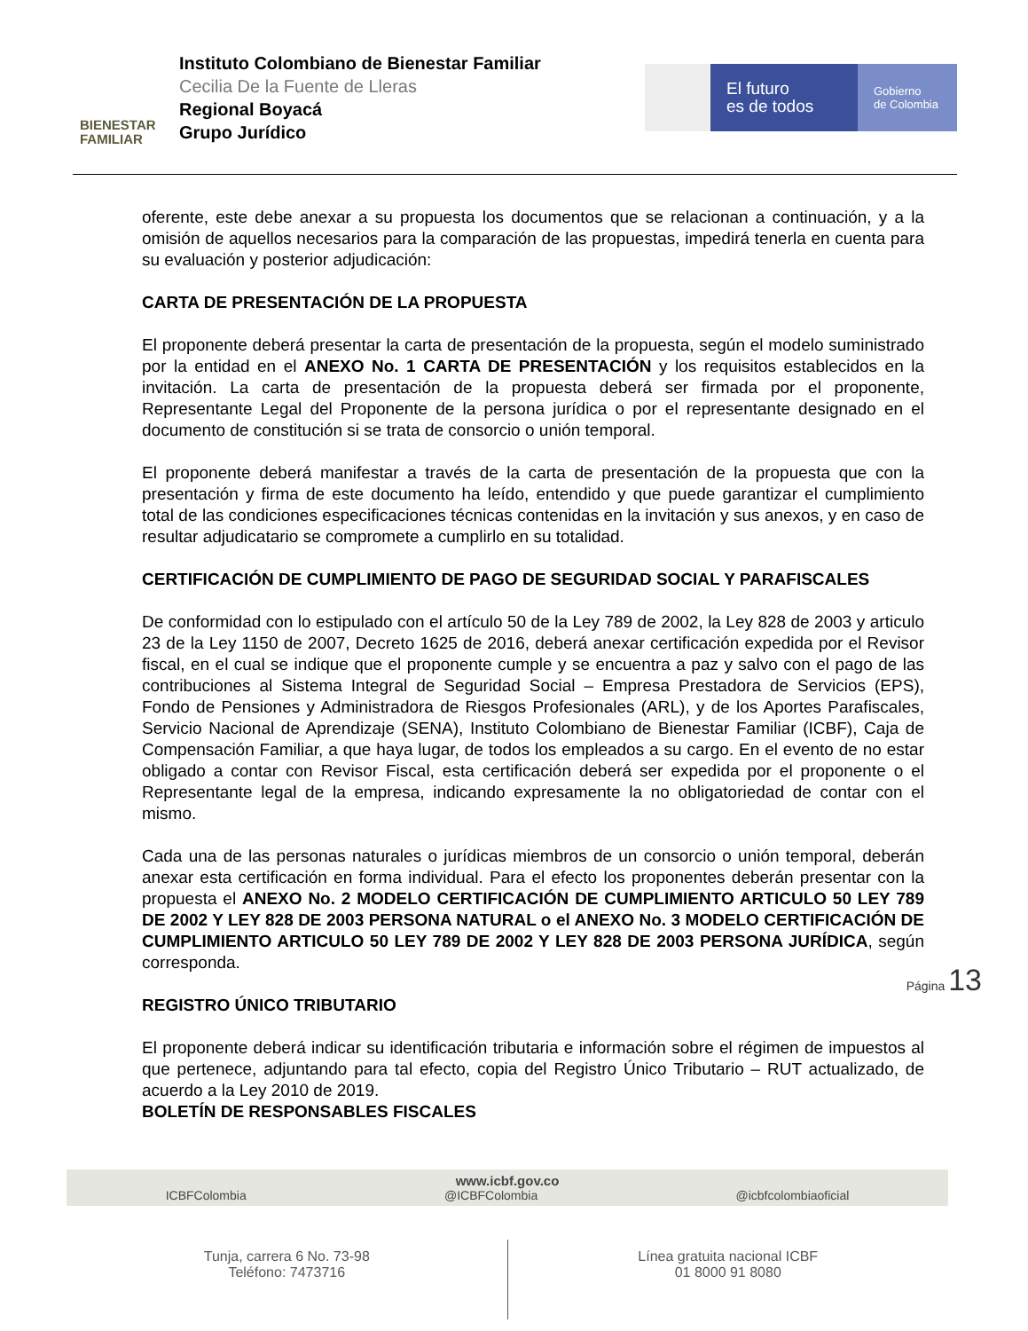BIENESTAR
FAMILIAR
Instituto Colombiano de Bienestar Familiar
Cecilia De la Fuente de Lleras
Regional Boyacá
Grupo Jurídico
El futuro
es de todos
Gobierno
de Colombia
oferente, este debe anexar a su propuesta los documentos que se relacionan a continuación, y a la omisión de aquellos necesarios para la comparación de las propuestas, impedirá tenerla en cuenta para su evaluación y posterior adjudicación:
CARTA DE PRESENTACIÓN DE LA PROPUESTA
El proponente deberá presentar la carta de presentación de la propuesta, según el modelo suministrado por la entidad en el ANEXO No. 1 CARTA DE PRESENTACIÓN y los requisitos establecidos en la invitación. La carta de presentación de la propuesta deberá ser firmada por el proponente, Representante Legal del Proponente de la persona jurídica o por el representante designado en el documento de constitución si se trata de consorcio o unión temporal.
El proponente deberá manifestar a través de la carta de presentación de la propuesta que con la presentación y firma de este documento ha leído, entendido y que puede garantizar el cumplimiento total de las condiciones especificaciones técnicas contenidas en la invitación y sus anexos, y en caso de resultar adjudicatario se compromete a cumplirlo en su totalidad.
CERTIFICACIÓN DE CUMPLIMIENTO DE PAGO DE SEGURIDAD SOCIAL Y PARAFISCALES
De conformidad con lo estipulado con el artículo 50 de la Ley 789 de 2002, la Ley 828 de 2003 y articulo 23 de la Ley 1150 de 2007, Decreto 1625 de 2016, deberá anexar certificación expedida por el Revisor fiscal, en el cual se indique que el proponente cumple y se encuentra a paz y salvo con el pago de las contribuciones al Sistema Integral de Seguridad Social – Empresa Prestadora de Servicios (EPS), Fondo de Pensiones y Administradora de Riesgos Profesionales (ARL), y de los Aportes Parafiscales, Servicio Nacional de Aprendizaje (SENA), Instituto Colombiano de Bienestar Familiar (ICBF), Caja de Compensación Familiar, a que haya lugar, de todos los empleados a su cargo. En el evento de no estar obligado a contar con Revisor Fiscal, esta certificación deberá ser expedida por el proponente o el Representante legal de la empresa, indicando expresamente la no obligatoriedad de contar con el mismo.
Cada una de las personas naturales o jurídicas miembros de un consorcio o unión temporal, deberán anexar esta certificación en forma individual. Para el efecto los proponentes deberán presentar con la propuesta el ANEXO No. 2 MODELO CERTIFICACIÓN DE CUMPLIMIENTO ARTICULO 50 LEY 789 DE 2002 Y LEY 828 DE 2003 PERSONA NATURAL o el ANEXO No. 3 MODELO CERTIFICACIÓN DE CUMPLIMIENTO ARTICULO 50 LEY 789 DE 2002 Y LEY 828 DE 2003 PERSONA JURÍDICA, según corresponda.
REGISTRO ÚNICO TRIBUTARIO
El proponente deberá indicar su identificación tributaria e información sobre el régimen de impuestos al que pertenece, adjuntando para tal efecto, copia del Registro Único Tributario – RUT actualizado, de acuerdo a la Ley 2010 de 2019.
BOLETÍN DE RESPONSABLES FISCALES
Página 13
www.icbf.gov.co
ICBFColombia @ICBFColombia @icbfcolombiaoficial
Tunja, carrera 6 No. 73-98
Teléfono: 7473716
Línea gratuita nacional ICBF
01 8000 91 8080